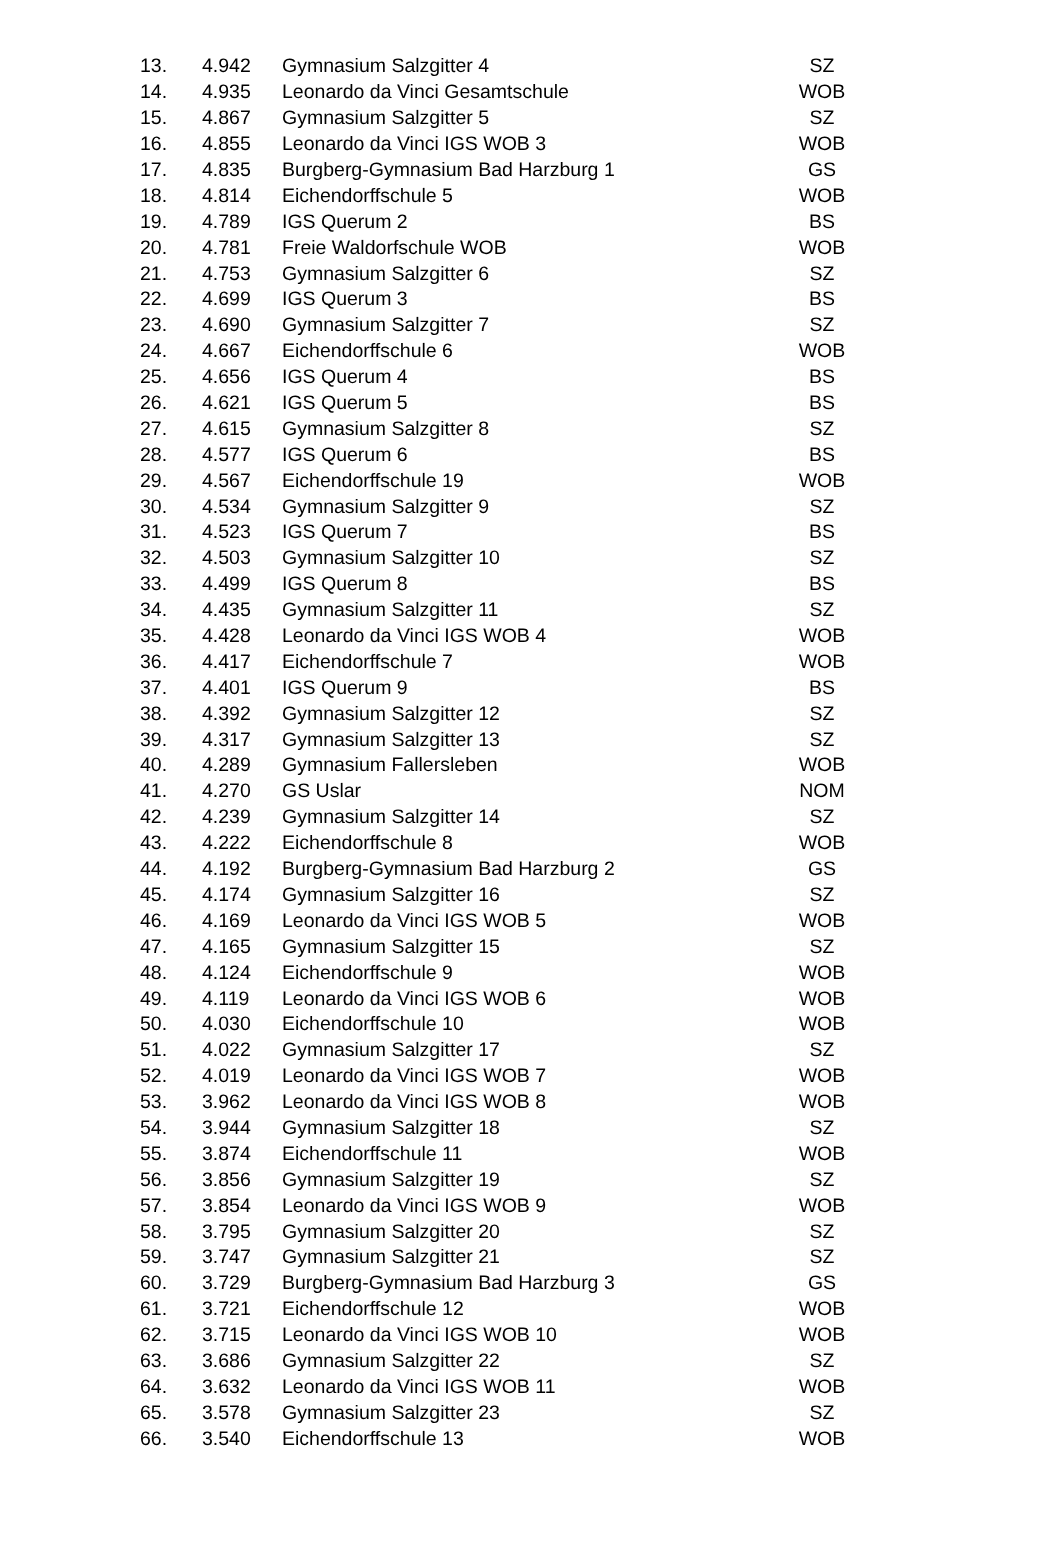| 13. | 4.942 | Gymnasium Salzgitter 4 | SZ |
| 14. | 4.935 | Leonardo da Vinci Gesamtschule | WOB |
| 15. | 4.867 | Gymnasium Salzgitter 5 | SZ |
| 16. | 4.855 | Leonardo da Vinci IGS WOB 3 | WOB |
| 17. | 4.835 | Burgberg-Gymnasium Bad Harzburg 1 | GS |
| 18. | 4.814 | Eichendorffschule 5 | WOB |
| 19. | 4.789 | IGS Querum 2 | BS |
| 20. | 4.781 | Freie Waldorfschule WOB | WOB |
| 21. | 4.753 | Gymnasium Salzgitter 6 | SZ |
| 22. | 4.699 | IGS Querum 3 | BS |
| 23. | 4.690 | Gymnasium Salzgitter 7 | SZ |
| 24. | 4.667 | Eichendorffschule 6 | WOB |
| 25. | 4.656 | IGS Querum 4 | BS |
| 26. | 4.621 | IGS Querum 5 | BS |
| 27. | 4.615 | Gymnasium Salzgitter 8 | SZ |
| 28. | 4.577 | IGS Querum 6 | BS |
| 29. | 4.567 | Eichendorffschule 19 | WOB |
| 30. | 4.534 | Gymnasium Salzgitter 9 | SZ |
| 31. | 4.523 | IGS Querum 7 | BS |
| 32. | 4.503 | Gymnasium Salzgitter 10 | SZ |
| 33. | 4.499 | IGS Querum 8 | BS |
| 34. | 4.435 | Gymnasium Salzgitter 11 | SZ |
| 35. | 4.428 | Leonardo da Vinci IGS WOB 4 | WOB |
| 36. | 4.417 | Eichendorffschule 7 | WOB |
| 37. | 4.401 | IGS Querum 9 | BS |
| 38. | 4.392 | Gymnasium Salzgitter 12 | SZ |
| 39. | 4.317 | Gymnasium Salzgitter 13 | SZ |
| 40. | 4.289 | Gymnasium Fallersleben | WOB |
| 41. | 4.270 | GS Uslar | NOM |
| 42. | 4.239 | Gymnasium Salzgitter 14 | SZ |
| 43. | 4.222 | Eichendorffschule 8 | WOB |
| 44. | 4.192 | Burgberg-Gymnasium Bad Harzburg 2 | GS |
| 45. | 4.174 | Gymnasium Salzgitter 16 | SZ |
| 46. | 4.169 | Leonardo da Vinci IGS WOB 5 | WOB |
| 47. | 4.165 | Gymnasium Salzgitter 15 | SZ |
| 48. | 4.124 | Eichendorffschule 9 | WOB |
| 49. | 4.119 | Leonardo da Vinci IGS WOB 6 | WOB |
| 50. | 4.030 | Eichendorffschule 10 | WOB |
| 51. | 4.022 | Gymnasium Salzgitter 17 | SZ |
| 52. | 4.019 | Leonardo da Vinci IGS WOB 7 | WOB |
| 53. | 3.962 | Leonardo da Vinci IGS WOB 8 | WOB |
| 54. | 3.944 | Gymnasium Salzgitter 18 | SZ |
| 55. | 3.874 | Eichendorffschule 11 | WOB |
| 56. | 3.856 | Gymnasium Salzgitter 19 | SZ |
| 57. | 3.854 | Leonardo da Vinci IGS WOB 9 | WOB |
| 58. | 3.795 | Gymnasium Salzgitter 20 | SZ |
| 59. | 3.747 | Gymnasium Salzgitter 21 | SZ |
| 60. | 3.729 | Burgberg-Gymnasium Bad Harzburg 3 | GS |
| 61. | 3.721 | Eichendorffschule 12 | WOB |
| 62. | 3.715 | Leonardo da Vinci IGS WOB 10 | WOB |
| 63. | 3.686 | Gymnasium Salzgitter 22 | SZ |
| 64. | 3.632 | Leonardo da Vinci IGS WOB 11 | WOB |
| 65. | 3.578 | Gymnasium Salzgitter 23 | SZ |
| 66. | 3.540 | Eichendorffschule 13 | WOB |